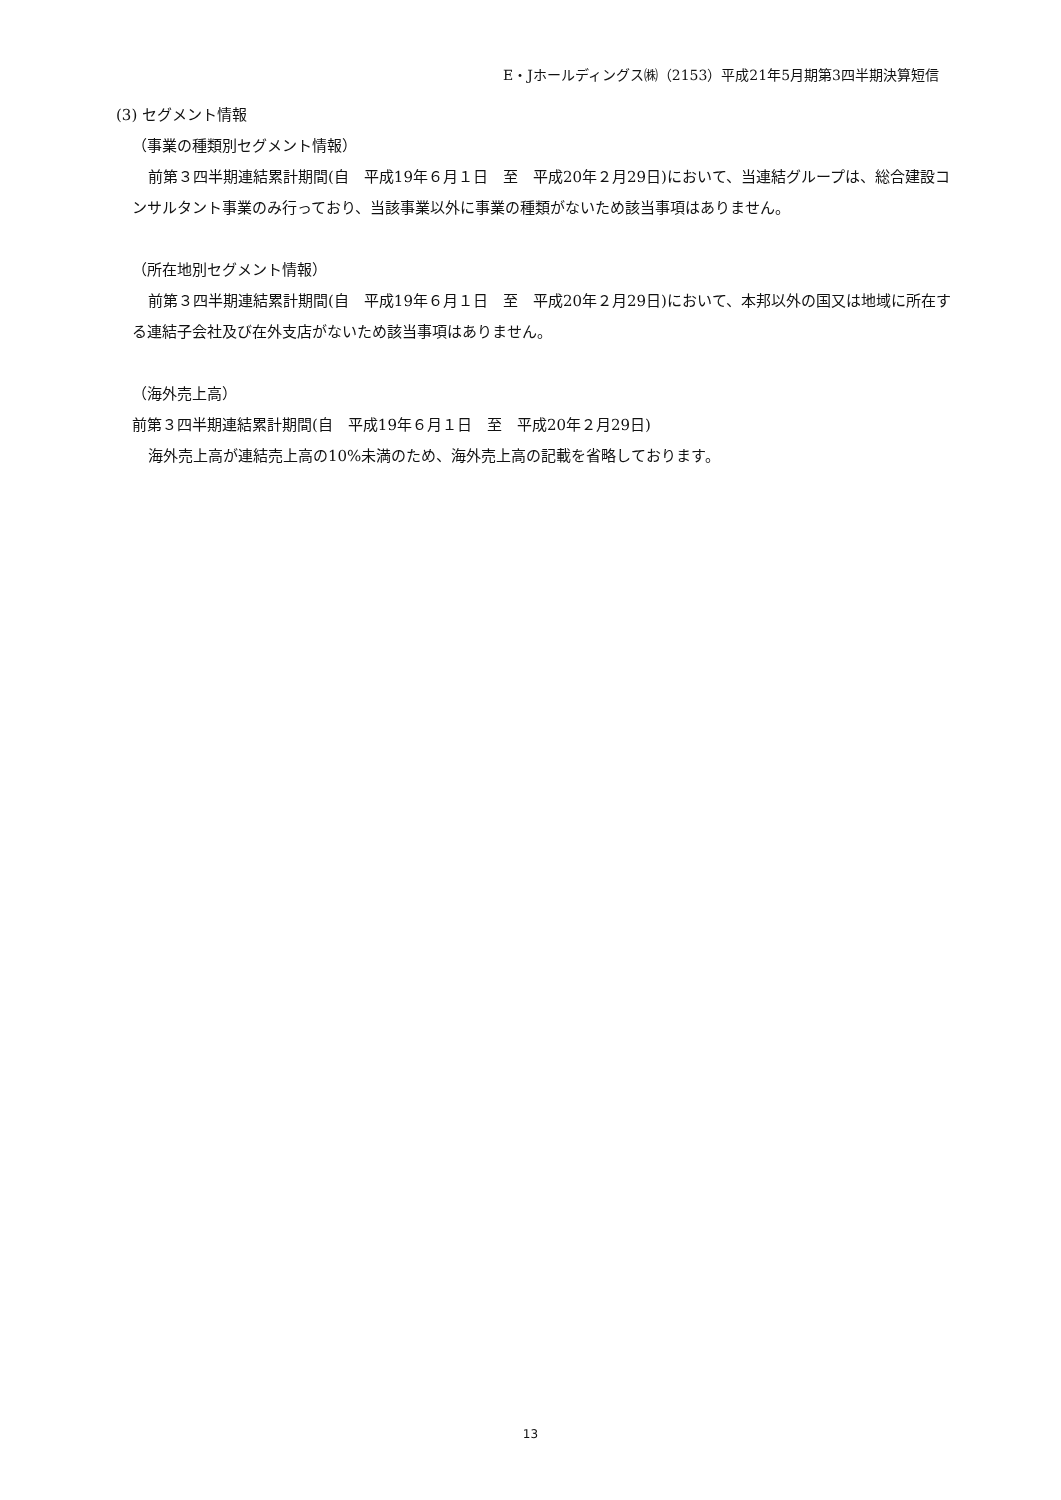E・Jホールディングス㈱（2153）平成21年5月期第3四半期決算短信
(3) セグメント情報
（事業の種類別セグメント情報）
前第３四半期連結累計期間(自　平成19年６月１日　至　平成20年２月29日)において、当連結グループは、総合建設コンサルタント事業のみ行っており、当該事業以外に事業の種類がないため該当事項はありません。
（所在地別セグメント情報）
前第３四半期連結累計期間(自　平成19年６月１日　至　平成20年２月29日)において、本邦以外の国又は地域に所在する連結子会社及び在外支店がないため該当事項はありません。
（海外売上高）
前第３四半期連結累計期間(自　平成19年６月１日　至　平成20年２月29日)
海外売上高が連結売上高の10%未満のため、海外売上高の記載を省略しております。
13